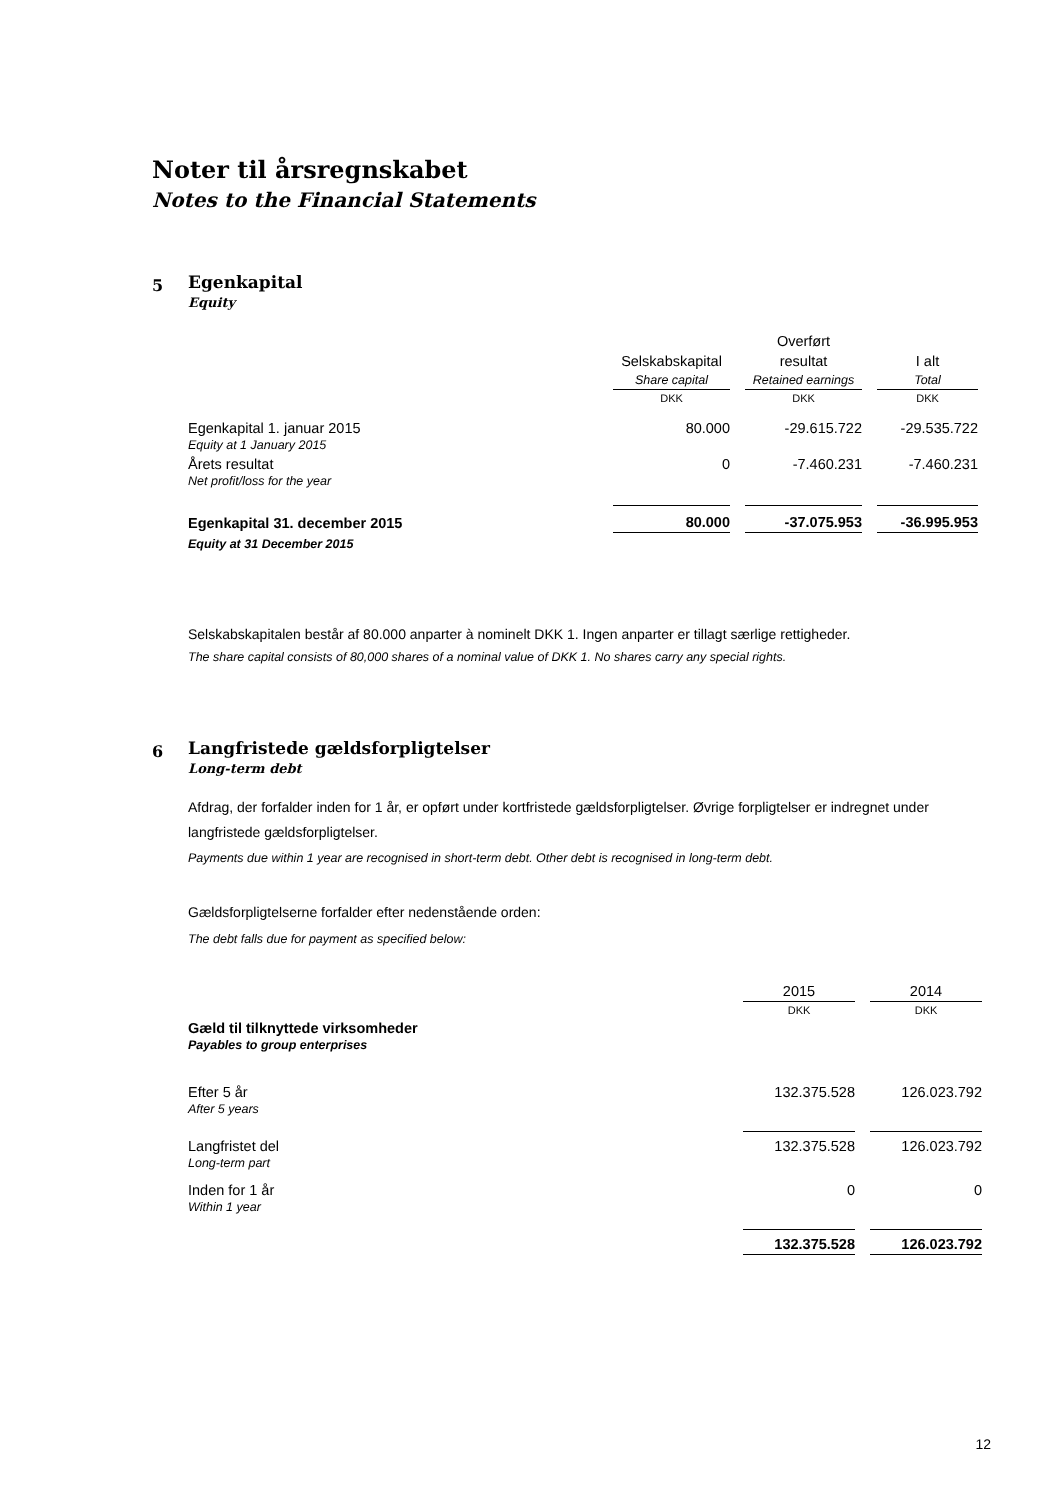Noter til årsregnskabet
Notes to the Financial Statements
5
Egenkapital
Equity
| | | Overført | |
| | Selskabskapital | resultat | I alt |
| | Share capital | Retained earnings | Total |
| | DKK | DKK | DKK |
| Egenkapital 1. januar 2015 Equity at 1 January 2015 | 80.000 | -29.615.722 | -29.535.722 |
| Årets resultat Net profit/loss for the year | 0 | -7.460.231 | -7.460.231 |
| Egenkapital 31. december 2015 | 80.000 | -37.075.953 | -36.995.953 |
| Equity at 31 December 2015 | | | |
Selskabskapitalen består af 80.000 anparter à nominelt DKK 1. Ingen anparter er tillagt særlige rettigheder.
The share capital consists of 80,000 shares of a nominal value of DKK 1. No shares carry any special rights.
6
Langfristede gældsforpligtelser
Long-term debt
Afdrag, der forfalder inden for 1 år, er opført under kortfristede gældsforpligtelser. Øvrige forpligtelser er indregnet under langfristede gældsforpligtelser.
Payments due within 1 year are recognised in short-term debt. Other debt is recognised in long-term debt.
Gældsforpligtelserne forfalder efter nedenstående orden:
The debt falls due for payment as specified below:
| | 2015 | 2014 |
| | DKK | DKK |
| Gæld til tilknyttede virksomheder Payables to group enterprises | | |
| Efter 5 år After 5 years | 132.375.528 | 126.023.792 |
| Langfristet del Long-term part | 132.375.528 | 126.023.792 |
| Inden for 1 år Within 1 year | 0 | 0 |
| | 132.375.528 | 126.023.792 |
12